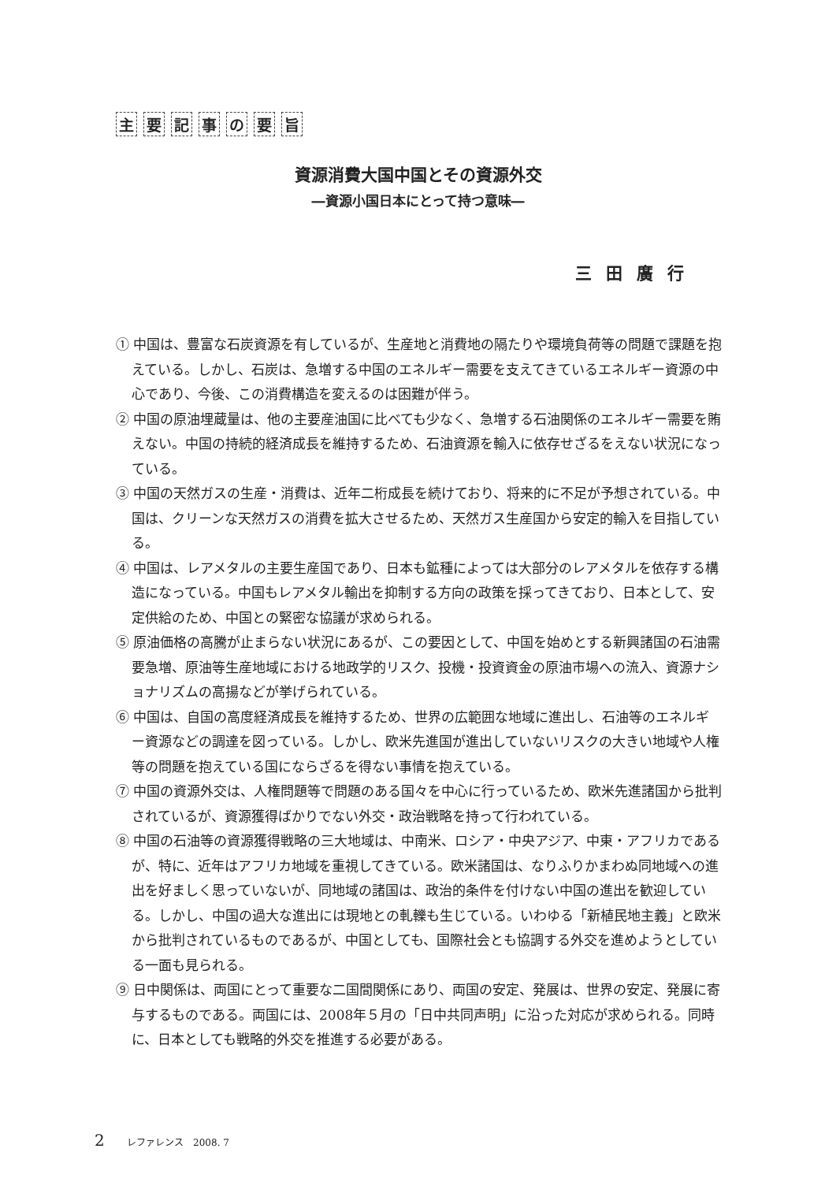主要記事の要旨
資源消費大国中国とその資源外交
―資源小国日本にとって持つ意味―
三田廣行
① 中国は、豊富な石炭資源を有しているが、生産地と消費地の隔たりや環境負荷等の問題で課題を抱えている。しかし、石炭は、急増する中国のエネルギー需要を支えてきているエネルギー資源の中心であり、今後、この消費構造を変えるのは困難が伴う。
② 中国の原油埋蔵量は、他の主要産油国に比べても少なく、急増する石油関係のエネルギー需要を賄えない。中国の持続的経済成長を維持するため、石油資源を輸入に依存せざるをえない状況になっている。
③ 中国の天然ガスの生産・消費は、近年二桁成長を続けており、将来的に不足が予想されている。中国は、クリーンな天然ガスの消費を拡大させるため、天然ガス生産国から安定的輸入を目指している。
④ 中国は、レアメタルの主要生産国であり、日本も鉱種によっては大部分のレアメタルを依存する構造になっている。中国もレアメタル輸出を抑制する方向の政策を採ってきており、日本として、安定供給のため、中国との緊密な協議が求められる。
⑤ 原油価格の高騰が止まらない状況にあるが、この要因として、中国を始めとする新興諸国の石油需要急増、原油等生産地域における地政学的リスク、投機・投資資金の原油市場への流入、資源ナショナリズムの高揚などが挙げられている。
⑥ 中国は、自国の高度経済成長を維持するため、世界の広範囲な地域に進出し、石油等のエネルギー資源などの調達を図っている。しかし、欧米先進国が進出していないリスクの大きい地域や人権等の問題を抱えている国にならざるを得ない事情を抱えている。
⑦ 中国の資源外交は、人権問題等で問題のある国々を中心に行っているため、欧米先進諸国から批判されているが、資源獲得ばかりでない外交・政治戦略を持って行われている。
⑧ 中国の石油等の資源獲得戦略の三大地域は、中南米、ロシア・中央アジア、中東・アフリカであるが、特に、近年はアフリカ地域を重視してきている。欧米諸国は、なりふりかまわぬ同地域への進出を好ましく思っていないが、同地域の諸国は、政治的条件を付けない中国の進出を歓迎している。しかし、中国の過大な進出には現地との軋轢も生じている。いわゆる「新植民地主義」と欧米から批判されているものであるが、中国としても、国際社会とも協調する外交を進めようとしている一面も見られる。
⑨ 日中関係は、両国にとって重要な二国間関係にあり、両国の安定、発展は、世界の安定、発展に寄与するものである。両国には、2008年５月の「日中共同声明」に沿った対応が求められる。同時に、日本としても戦略的外交を推進する必要がある。
2 レファレンス　2008. 7